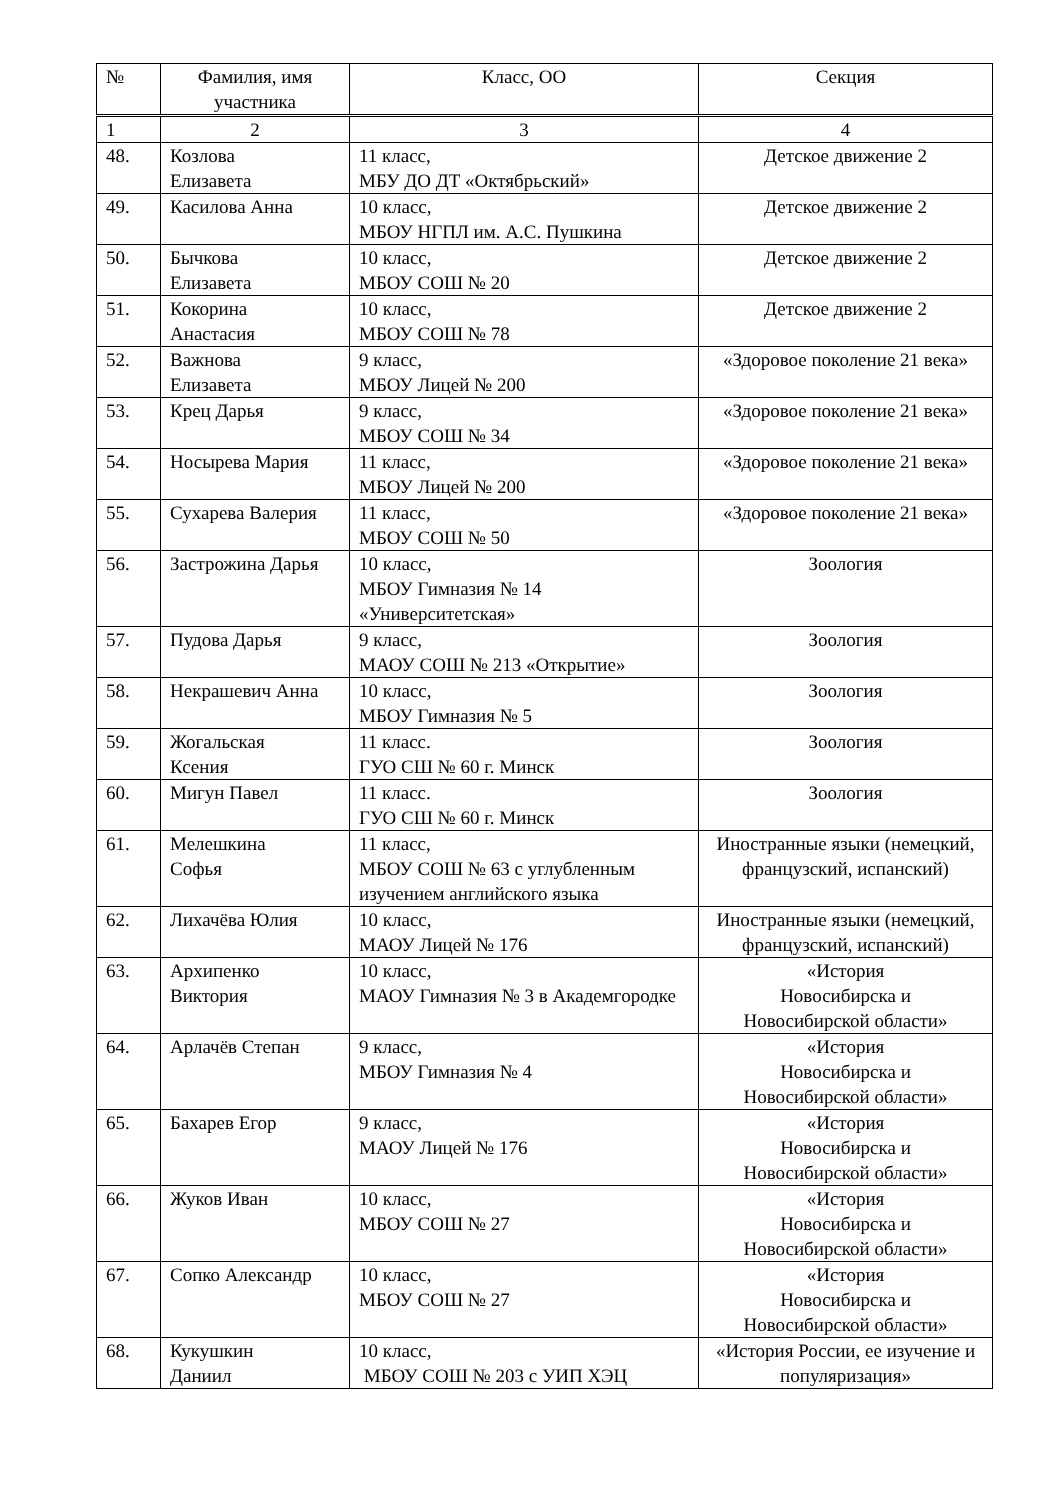| № | Фамилия, имя участника | Класс, ОО | Секция |
| --- | --- | --- | --- |
| 1 | 2 | 3 | 4 |
| 48. | Козлова Елизавета | 11 класс, МБУ ДО ДТ «Октябрьский» | Детское движение 2 |
| 49. | Касилова Анна | 10 класс, МБОУ НГПЛ им. А.С. Пушкина | Детское движение 2 |
| 50. | Бычкова Елизавета | 10 класс, МБОУ СОШ № 20 | Детское движение 2 |
| 51. | Кокорина Анастасия | 10 класс, МБОУ СОШ № 78 | Детское движение 2 |
| 52. | Важнова Елизавета | 9 класс, МБОУ Лицей № 200 | «Здоровое поколение 21 века» |
| 53. | Крец Дарья | 9 класс, МБОУ СОШ № 34 | «Здоровое поколение 21 века» |
| 54. | Носырева Мария | 11 класс, МБОУ Лицей № 200 | «Здоровое поколение 21 века» |
| 55. | Сухарева Валерия | 11 класс, МБОУ СОШ № 50 | «Здоровое поколение 21 века» |
| 56. | Застрожина Дарья | 10 класс, МБОУ Гимназия № 14 «Университетская» | Зоология |
| 57. | Пудова Дарья | 9 класс, МАОУ СОШ № 213 «Открытие» | Зоология |
| 58. | Некрашевич Анна | 10 класс, МБОУ Гимназия № 5 | Зоология |
| 59. | Жогальская Ксения | 11 класс. ГУО СШ № 60 г. Минск | Зоология |
| 60. | Мигун Павел | 11 класс. ГУО СШ № 60 г. Минск | Зоология |
| 61. | Мелешкина Софья | 11 класс, МБОУ СОШ № 63 с углубленным изучением английского языка | Иностранные языки (немецкий, французский, испанский) |
| 62. | Лихачёва Юлия | 10 класс, МАОУ Лицей № 176 | Иностранные языки (немецкий, французский, испанский) |
| 63. | Архипенко Виктория | 10 класс, МАОУ Гимназия № 3 в Академгородке | «История Новосибирска и Новосибирской области» |
| 64. | Арлачёв Степан | 9 класс, МБОУ Гимназия № 4 | «История Новосибирска и Новосибирской области» |
| 65. | Бахарев Егор | 9 класс, МАОУ Лицей № 176 | «История Новосибирска и Новосибирской области» |
| 66. | Жуков Иван | 10 класс, МБОУ СОШ № 27 | «История Новосибирска и Новосибирской области» |
| 67. | Сопко Александр | 10 класс, МБОУ СОШ № 27 | «История Новосибирска и Новосибирской области» |
| 68. | Кукушкин Даниил | 10 класс, МБОУ СОШ № 203 с УИП ХЭЦ | «История России, ее изучение и популяризация» |